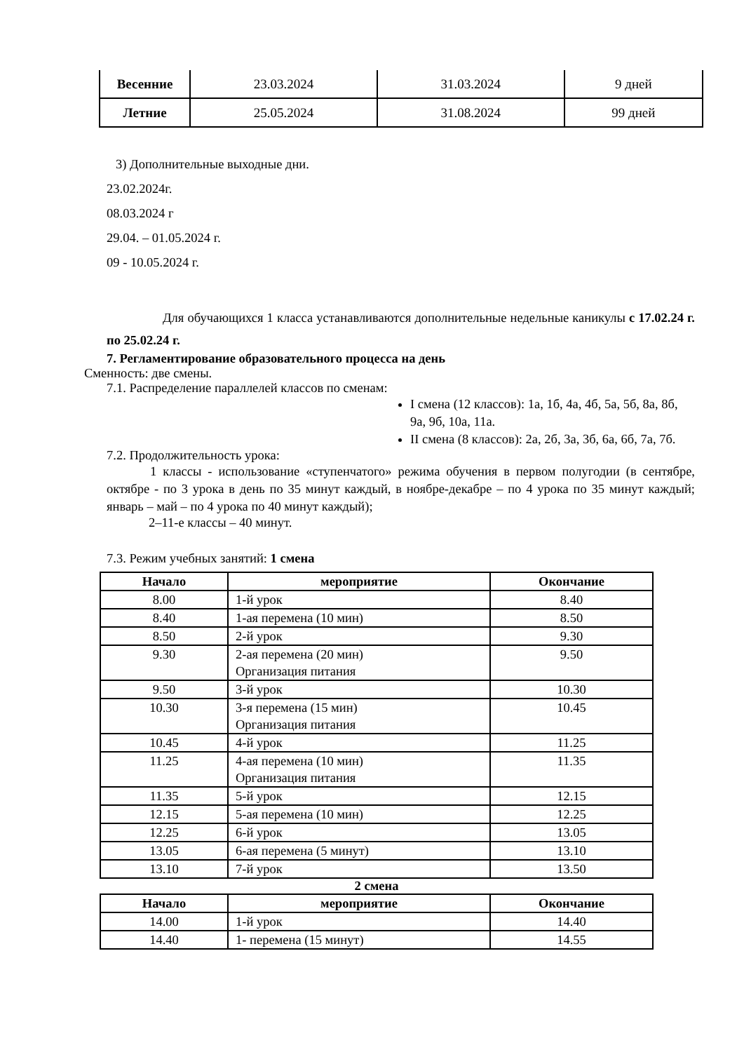| Весенние | 23.03.2024 | 31.03.2024 | 9 дней |
| Летние | 25.05.2024 | 31.08.2024 | 99 дней |
3) Дополнительные выходные дни.
23.02.2024г.
08.03.2024 г
29.04. – 01.05.2024 г.
09 - 10.05.2024 г.
Для обучающихся 1 класса устанавливаются дополнительные недельные каникулы с 17.02.24 г. по 25.02.24 г.
7. Регламентирование образовательного процесса на день
Сменность: две смены.
7.1. Распределение параллелей классов по сменам:
I смена (12 классов): 1а, 1б, 4а, 4б, 5а, 5б, 8а, 8б, 9а, 9б, 10а, 11а.
II смена (8 классов): 2а, 2б, 3а, 3б, 6а, 6б, 7а, 7б.
7.2. Продолжительность урока:
1 классы - использование «ступенчатого» режима обучения в первом полугодии (в сентябре, октябре - по 3 урока в день по 35 минут каждый, в ноябре-декабре – по 4 урока по 35 минут каждый; январь – май – по 4 урока по 40 минут каждый);
2–11-е классы – 40 минут.
7.3. Режим учебных занятий: 1 смена
| Начало | мероприятие | Окончание |
| --- | --- | --- |
| 8.00 | 1-й урок | 8.40 |
| 8.40 | 1-ая перемена (10 мин) | 8.50 |
| 8.50 | 2-й урок | 9.30 |
| 9.30 | 2-ая перемена (20 мин) Организация питания | 9.50 |
| 9.50 | 3-й урок | 10.30 |
| 10.30 | 3-я перемена (15 мин) Организация питания | 10.45 |
| 10.45 | 4-й урок | 11.25 |
| 11.25 | 4-ая перемена (10 мин) Организация питания | 11.35 |
| 11.35 | 5-й урок | 12.15 |
| 12.15 | 5-ая перемена (10 мин) | 12.25 |
| 12.25 | 6-й урок | 13.05 |
| 13.05 | 6-ая перемена (5 минут) | 13.10 |
| 13.10 | 7-й урок | 13.50 |
2 смена
| Начало | мероприятие | Окончание |
| --- | --- | --- |
| 14.00 | 1-й урок | 14.40 |
| 14.40 | 1- перемена (15 минут) | 14.55 |